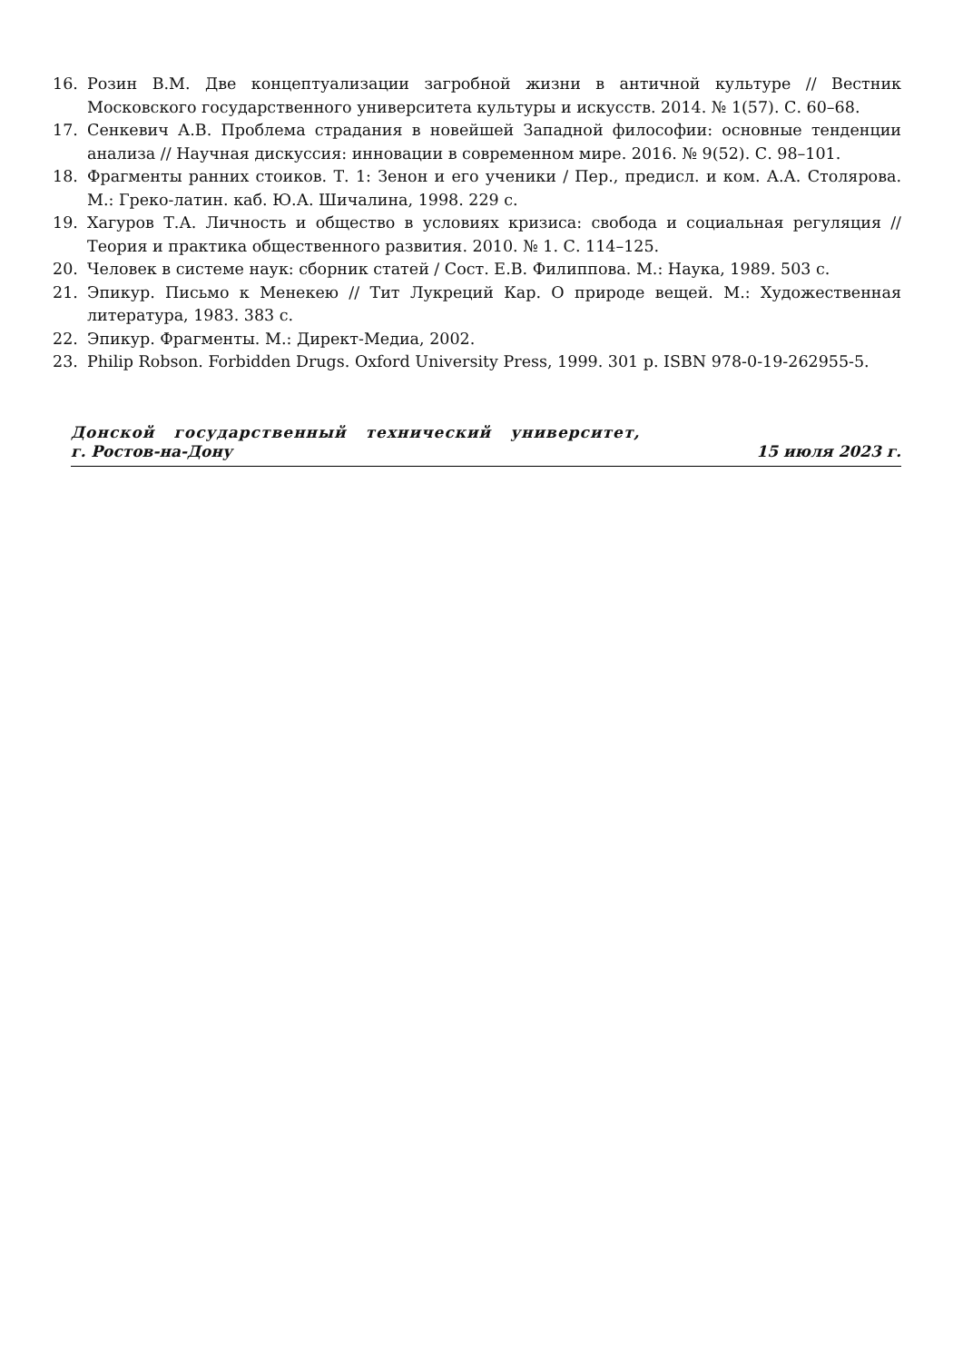16. Розин В.М. Две концептуализации загробной жизни в античной культуре // Вестник Московского государственного университета культуры и искусств. 2014. № 1(57). С. 60–68.
17. Сенкевич А.В. Проблема страдания в новейшей Западной философии: основные тенденции анализа // Научная дискуссия: инновации в современном мире. 2016. № 9(52). С. 98–101.
18. Фрагменты ранних стоиков. Т. 1: Зенон и его ученики / Пер., предисл. и ком. А.А. Столярова. М.: Греко-латин. каб. Ю.А. Шичалина, 1998. 229 с.
19. Хагуров Т.А. Личность и общество в условиях кризиса: свобода и социальная регуляция // Теория и практика общественного развития. 2010. № 1. С. 114–125.
20. Человек в системе наук: сборник статей / Сост. Е.В. Филиппова. М.: Наука, 1989. 503 с.
21. Эпикур. Письмо к Менекею // Тит Лукреций Кар. О природе вещей. М.: Художественная литература, 1983. 383 с.
22. Эпикур. Фрагменты. М.: Директ-Медиа, 2002.
23. Philip Robson. Forbidden Drugs. Oxford University Press, 1999. 301 p. ISBN 978-0-19-262955-5.
Донской государственный технический университет,
г. Ростов-на-Дону 15 июля 2023 г.